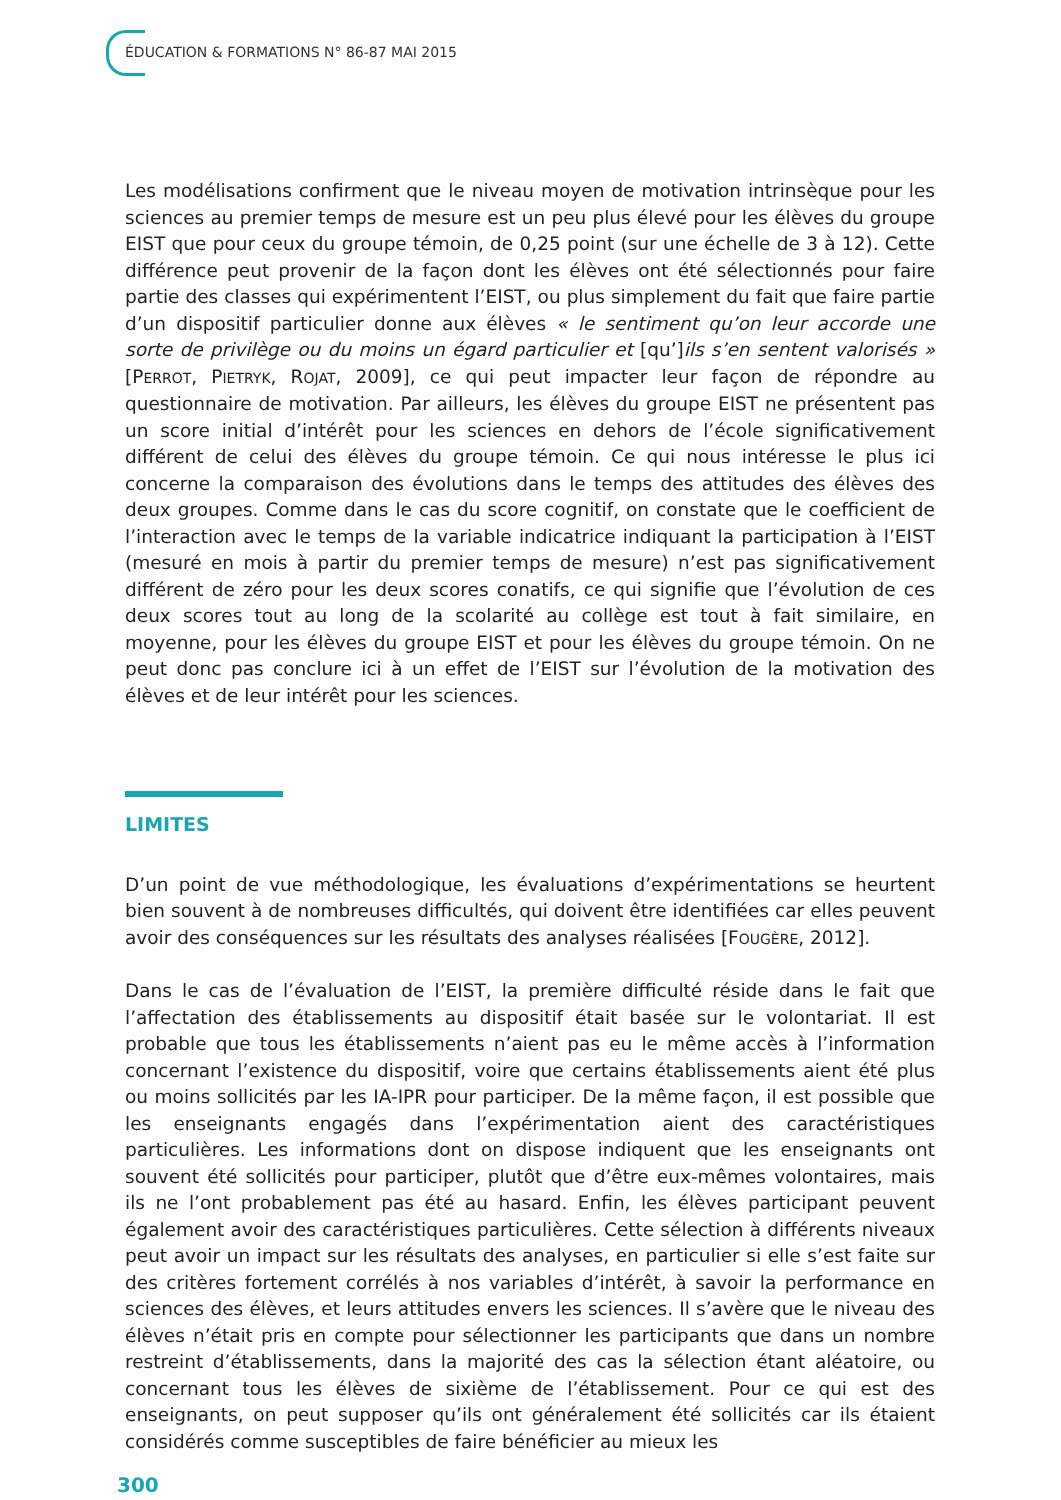ÉDUCATION & FORMATIONS N° 86-87 MAI 2015
Les modélisations confirment que le niveau moyen de motivation intrinsèque pour les sciences au premier temps de mesure est un peu plus élevé pour les élèves du groupe EIST que pour ceux du groupe témoin, de 0,25 point (sur une échelle de 3 à 12). Cette différence peut provenir de la façon dont les élèves ont été sélectionnés pour faire partie des classes qui expérimentent l’EIST, ou plus simplement du fait que faire partie d’un dispositif particulier donne aux élèves « le sentiment qu’on leur accorde une sorte de privilège ou du moins un égard particulier et [qu’]ils s’en sentent valorisés » [PERROT, PIETRYK, ROJAT, 2009], ce qui peut impacter leur façon de répondre au questionnaire de motivation. Par ailleurs, les élèves du groupe EIST ne présentent pas un score initial d’intérêt pour les sciences en dehors de l’école significativement différent de celui des élèves du groupe témoin. Ce qui nous intéresse le plus ici concerne la comparaison des évolutions dans le temps des attitudes des élèves des deux groupes. Comme dans le cas du score cognitif, on constate que le coefficient de l’interaction avec le temps de la variable indicatrice indiquant la participation à l’EIST (mesuré en mois à partir du premier temps de mesure) n’est pas significativement différent de zéro pour les deux scores conatifs, ce qui signifie que l’évolution de ces deux scores tout au long de la scolarité au collège est tout à fait similaire, en moyenne, pour les élèves du groupe EIST et pour les élèves du groupe témoin. On ne peut donc pas conclure ici à un effet de l’EIST sur l’évolution de la motivation des élèves et de leur intérêt pour les sciences.
LIMITES
D’un point de vue méthodologique, les évaluations d’expérimentations se heurtent bien souvent à de nombreuses difficultés, qui doivent être identifiées car elles peuvent avoir des conséquences sur les résultats des analyses réalisées [FOUGÈRE, 2012].
Dans le cas de l’évaluation de l’EIST, la première difficulté réside dans le fait que l’affectation des établissements au dispositif était basée sur le volontariat. Il est probable que tous les établissements n’aient pas eu le même accès à l’information concernant l’existence du dispositif, voire que certains établissements aient été plus ou moins sollicités par les IA-IPR pour participer. De la même façon, il est possible que les enseignants engagés dans l’expérimentation aient des caractéristiques particulières. Les informations dont on dispose indiquent que les enseignants ont souvent été sollicités pour participer, plutôt que d’être eux-mêmes volontaires, mais ils ne l’ont probablement pas été au hasard. Enfin, les élèves participant peuvent également avoir des caractéristiques particulières. Cette sélection à différents niveaux peut avoir un impact sur les résultats des analyses, en particulier si elle s’est faite sur des critères fortement corrélés à nos variables d’intérêt, à savoir la performance en sciences des élèves, et leurs attitudes envers les sciences. Il s’avère que le niveau des élèves n’était pris en compte pour sélectionner les participants que dans un nombre restreint d’établissements, dans la majorité des cas la sélection étant aléatoire, ou concernant tous les élèves de sixième de l’établissement. Pour ce qui est des enseignants, on peut supposer qu’ils ont généralement été sollicités car ils étaient considérés comme susceptibles de faire bénéficier au mieux les
300